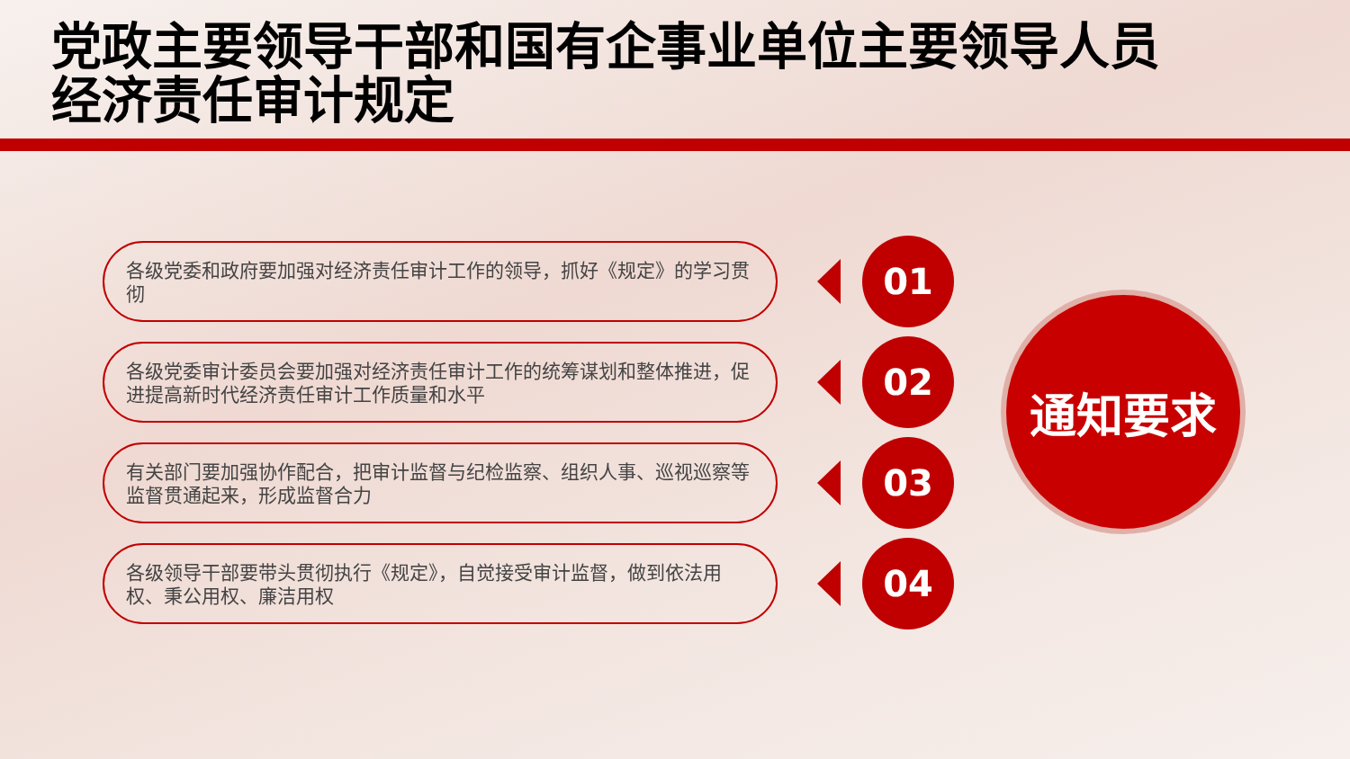党政主要领导干部和国有企事业单位主要领导人员
经济责任审计规定
各级党委和政府要加强对经济责任审计工作的领导，抓好《规定》的学习贯彻
01
各级党委审计委员会要加强对经济责任审计工作的统筹谋划和整体推进，促进提高新时代经济责任审计工作质量和水平
02
有关部门要加强协作配合，把审计监督与纪检监察、组织人事、巡视巡察等监督贯通起来，形成监督合力
03
各级领导干部要带头贯彻执行《规定》，自觉接受审计监督，做到依法用权、秉公用权、廉洁用权
04
通知要求